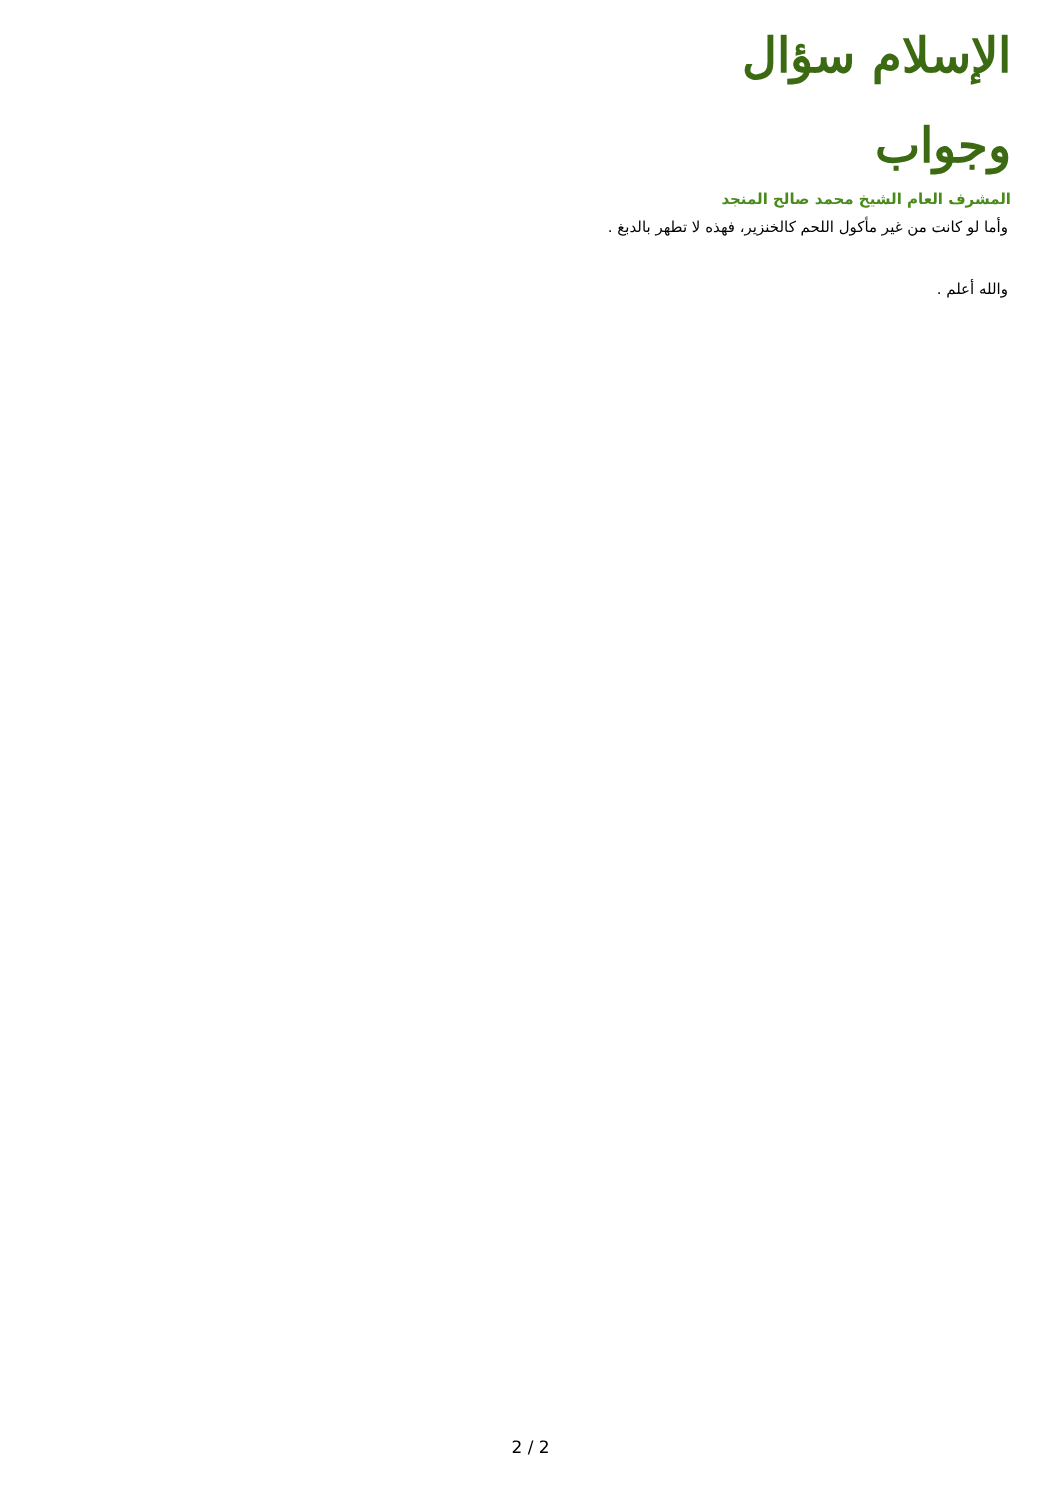الإسلام سؤال وجواب
المشرف العام الشيخ محمد صالح المنجد
وأما لو كانت من غير مأكول اللحم كالخنزير، فهذه لا تطهر بالدبغ .
والله أعلم .
2 / 2